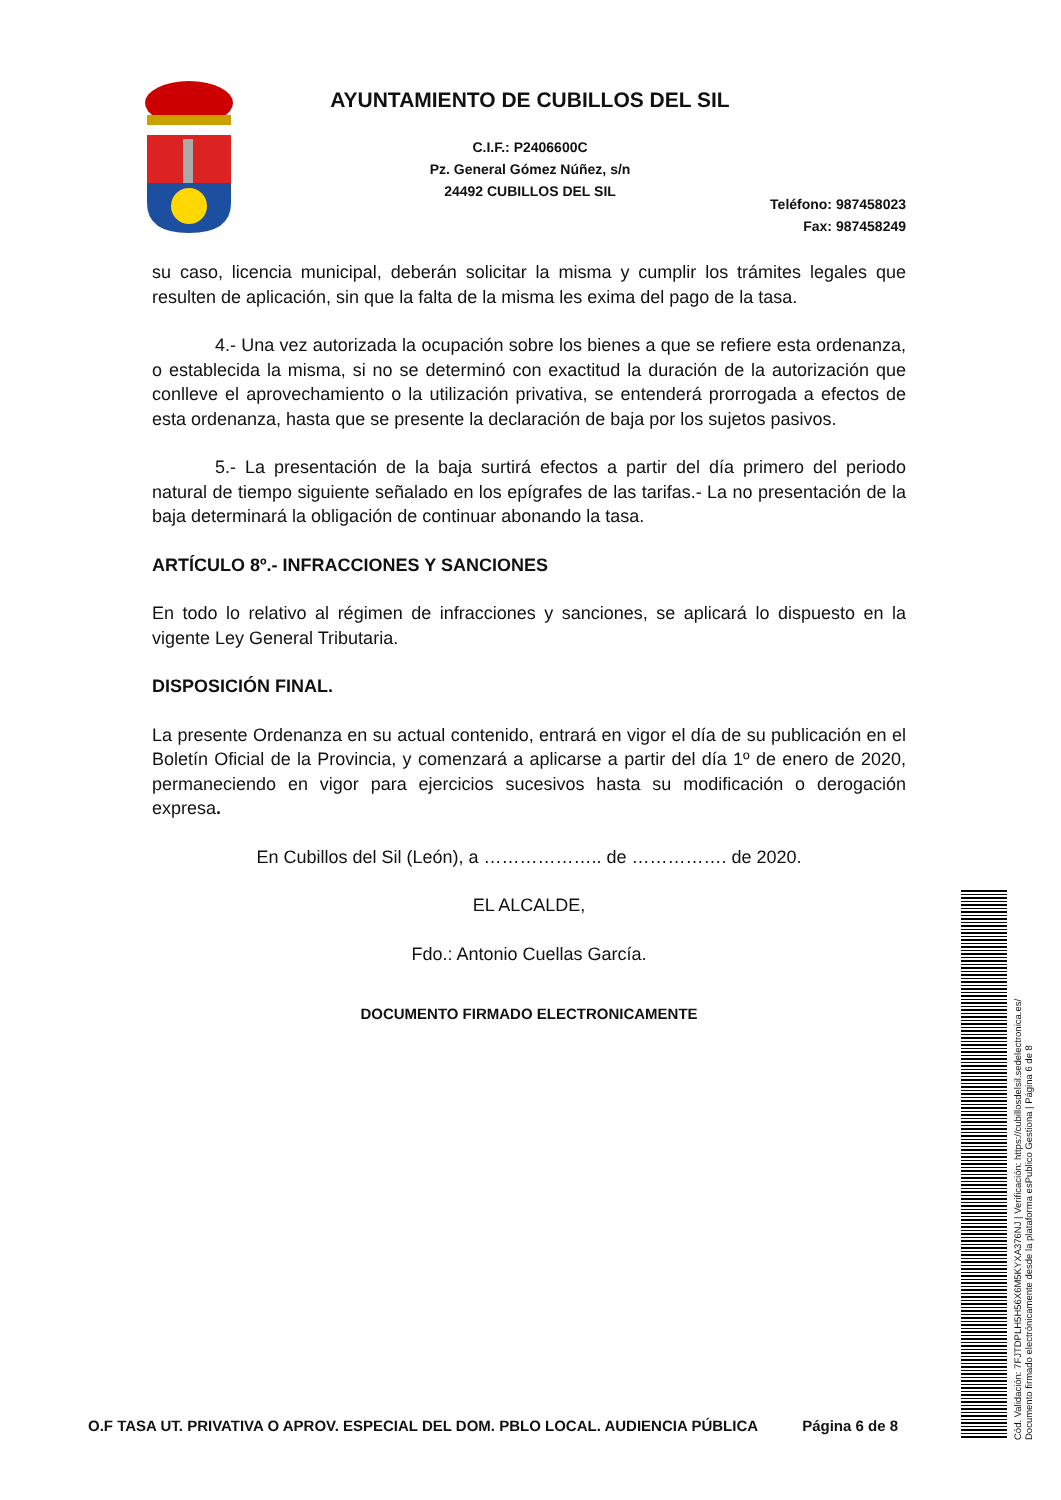AYUNTAMIENTO DE CUBILLOS DEL SIL
C.I.F.: P2406600C
Pz. General Gómez Núñez, s/n
24492 CUBILLOS DEL SIL
Teléfono: 987458023
Fax: 987458249
su caso, licencia municipal, deberán solicitar la misma y cumplir los trámites legales que resulten de aplicación, sin que la falta de la misma les exima del pago de la tasa.
4.- Una vez autorizada la ocupación sobre los bienes a que se refiere esta ordenanza, o establecida la misma, si no se determinó con exactitud la duración de la autorización que conlleve el aprovechamiento o la utilización privativa, se entenderá prorrogada a efectos de esta ordenanza, hasta que se presente la declaración de baja por los sujetos pasivos.
5.- La presentación de la baja surtirá efectos a partir del día primero del periodo natural de tiempo siguiente señalado en los epígrafes de las tarifas.- La no presentación de la baja determinará la obligación de continuar abonando la tasa.
ARTÍCULO 8º.- INFRACCIONES Y SANCIONES
En todo lo relativo al régimen de infracciones y sanciones, se aplicará lo dispuesto en la vigente Ley General Tributaria.
DISPOSICIÓN FINAL.
La presente Ordenanza en su actual contenido, entrará en vigor el día de su publicación en el Boletín Oficial de la Provincia, y comenzará a aplicarse a partir del día 1º de enero de 2020, permaneciendo en vigor para ejercicios sucesivos hasta su modificación o derogación expresa.
En Cubillos del Sil (León), a ……………….. de ……………. de 2020.
EL ALCALDE,
Fdo.: Antonio Cuellas García.
DOCUMENTO FIRMADO ELECTRONICAMENTE
O.F TASA UT. PRIVATIVA O APROV. ESPECIAL DEL DOM. PBLO LOCAL. AUDIENCIA PÚBLICA Página 6 de 8
Cód. Validación: 7FJTDPLH5H56X6M5KYXA376NJ | Verificación: https://cubillosdelsil.sedelectronica.es/
Documento firmado electrónicamente desde la plataforma esPublico Gestiona | Página 6 de 8